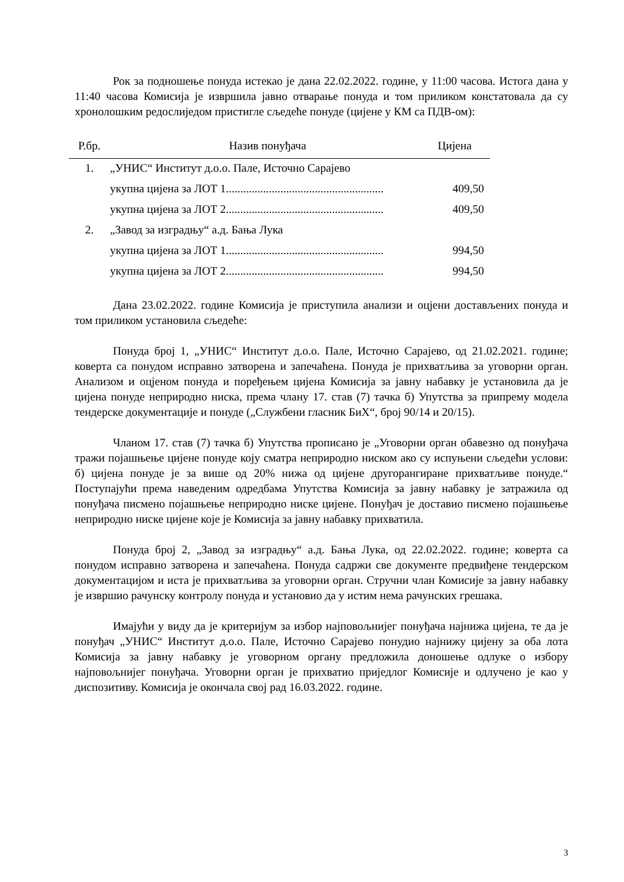Рок за подношење понуда истекао је дана 22.02.2022. године, у 11:00 часова. Истога дана у 11:40 часова Комисија је извршила јавно отварање понуда и том приликом констатовала да су хронолошким редослиједом пристигле сљедеће понуде (цијене у КМ са ПДВ-ом):
| Р.бр. | Назив понуђача | Цијена |
| --- | --- | --- |
| 1. | „УНИС“ Институт д.о.о. Пале, Источно Сарајево | |
| | укупна цијена за ЛОТ 1....................................................... | 409,50 |
| | укупна цијена за ЛОТ 2....................................................... | 409,50 |
| 2. | „Завод за изградњу“ а.д. Бања Лука | |
| | укупна цијена за ЛОТ 1....................................................... | 994,50 |
| | укупна цијена за ЛОТ 2....................................................... | 994,50 |
Дана 23.02.2022. године Комисија је приступила анализи и оцјени достављених понуда и том приликом установила сљедеће:
Понуда број 1, „УНИС“ Институт д.о.о. Пале, Источно Сарајево, од 21.02.2021. године; коверта са понудом исправно затворена и запечаћена. Понуда је прихватљива за уговорни орган. Анализом и оцјеном понуда и поређењем цијена Комисија за јавну набавку је установила да је цијена понуде неприродно ниска, према члану 17. став (7) тачка б) Упутства за припрему модела тендерске документације и понуде („Службени гласник БиХ“, број 90/14 и 20/15).
Чланом 17. став (7) тачка б) Упутства прописано је „Уговорни орган обавезно од понуђача тражи појашњење цијене понуде коју сматра неприродно ниском ако су испуњени сљедећи услови: б) цијена понуде је за више од 20% нижа од цијене другорангиране прихватљиве понуде.“ Поступајући према наведеним одредбама Упутства Комисија за јавну набавку је затражила од понуђача писмено појашњење неприродно ниске цијене. Понуђач је доставио писмено појашњење неприродно ниске цијене које је Комисија за јавну набавку прихватила.
Понуда број 2, „Завод за изградњу“ а.д. Бања Лука, од 22.02.2022. године; коверта са понудом исправно затворена и запечаћена. Понуда садржи све документе предвиђене тендерском документацијом и иста је прихватљива за уговорни орган. Стручни члан Комисије за јавну набавку је извршио рачунску контролу понуда и установио да у истим нема рачунских грешака.
Имајући у виду да је критеријум за избор најповољнијег понуђача најнижа цијена, те да је понуђач „УНИС“ Институт д.о.о. Пале, Источно Сарајево понудио најнижу цијену за оба лота Комисија за јавну набавку је уговорном органу предложила доношење одлуке о избору најповољнијег понуђача. Уговорни орган је прихватио приједлог Комисије и одлучено је као у диспозитиву. Комисија је окончала свој рад 16.03.2022. године.
3